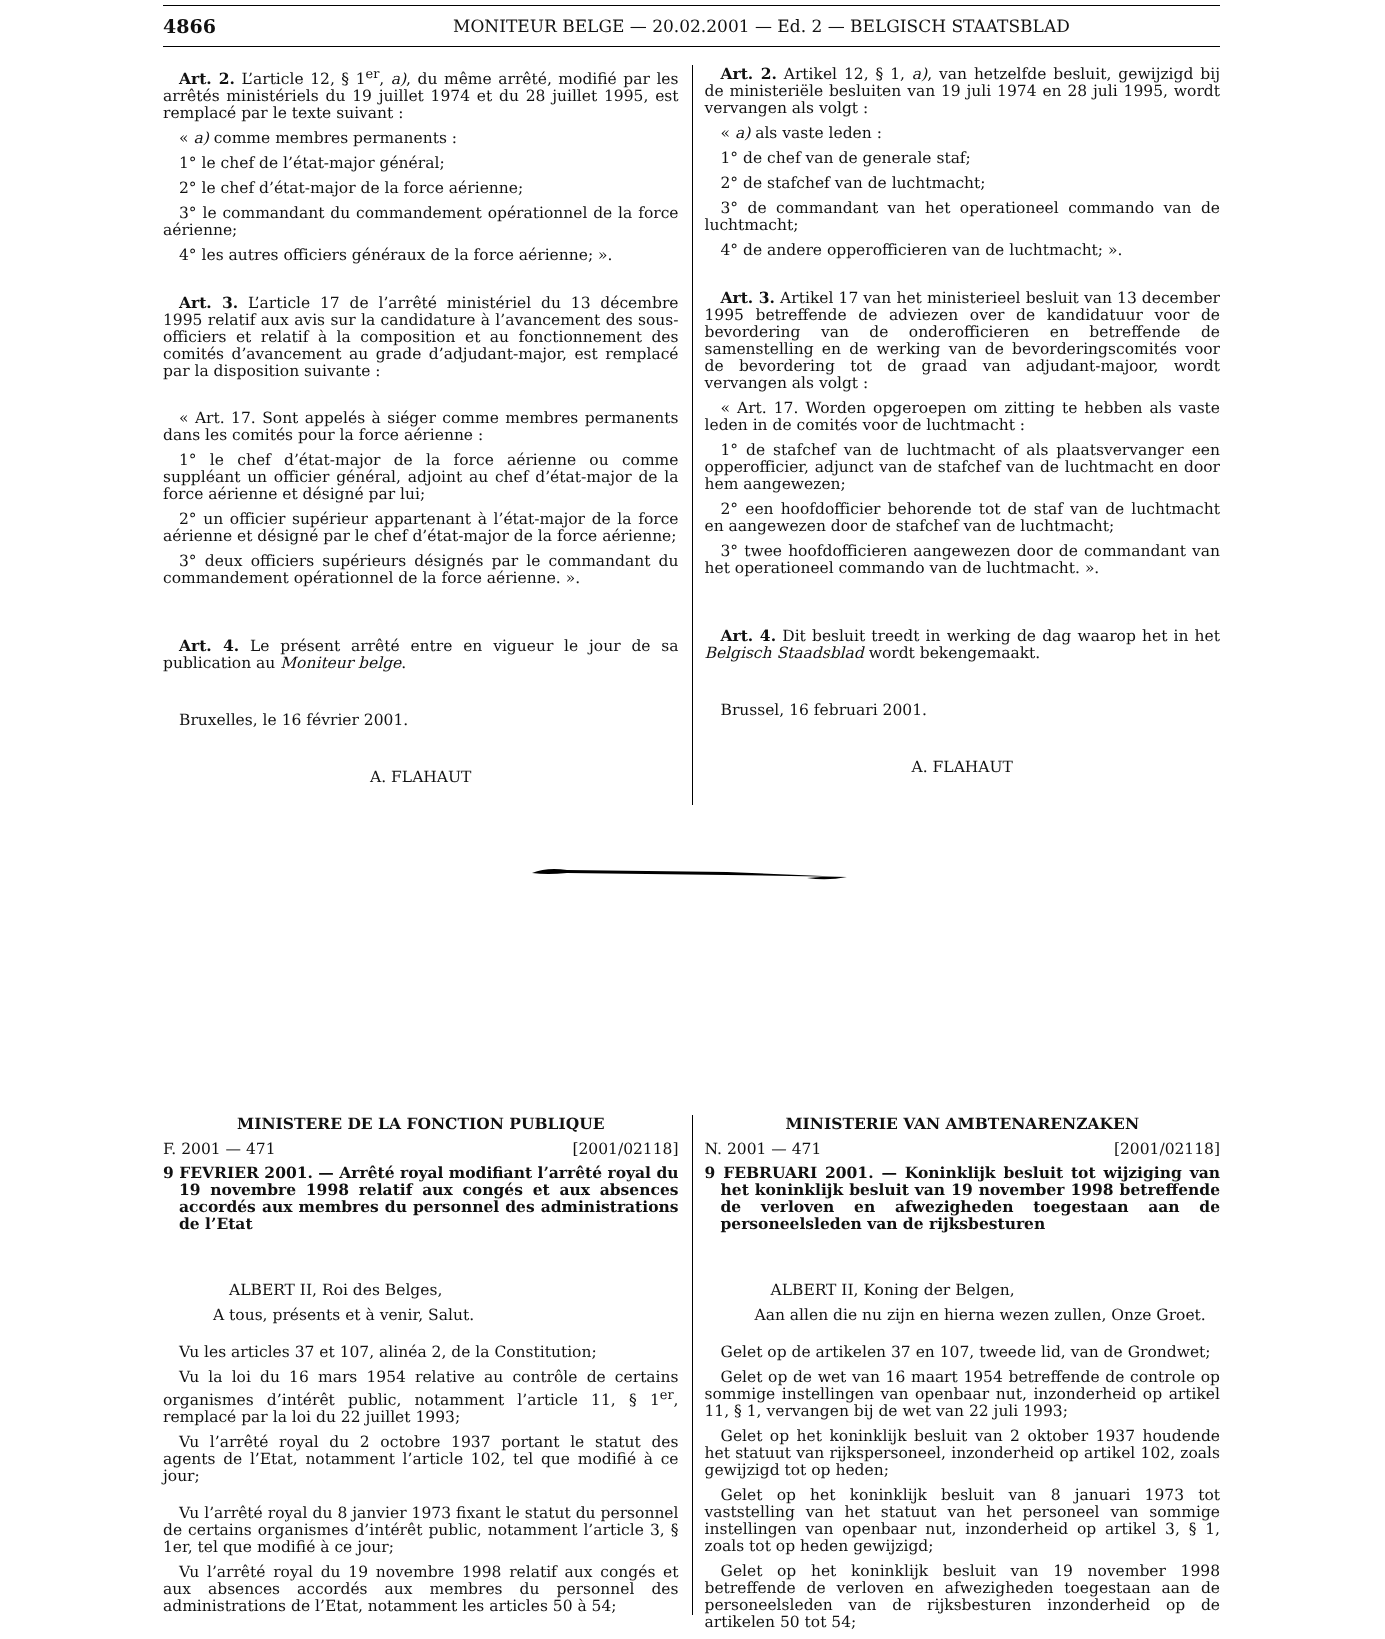4866 MONITEUR BELGE — 20.02.2001 — Ed. 2 — BELGISCH STAATSBLAD
Art. 2. L’article 12, § 1<sup>er</sup>, a), du même arrêté, modifié par les arrêtés ministériels du 19 juillet 1974 et du 28 juillet 1995, est remplacé par le texte suivant :
« a) comme membres permanents :
1° le chef de l’état-major général;
2° le chef d’état-major de la force aérienne;
3° le commandant du commandement opérationnel de la force aérienne;
4° les autres officiers généraux de la force aérienne; ».
Art. 3. L’article 17 de l’arrêté ministériel du 13 décembre 1995 relatif aux avis sur la candidature à l’avancement des sous-officiers et relatif à la composition et au fonctionnement des comités d’avancement au grade d’adjudant-major, est remplacé par la disposition suivante :
« Art. 17. Sont appelés à siéger comme membres permanents dans les comités pour la force aérienne :
1° le chef d’état-major de la force aérienne ou comme suppléant un officier général, adjoint au chef d’état-major de la force aérienne et désigné par lui;
2° un officier supérieur appartenant à l’état-major de la force aérienne et désigné par le chef d’état-major de la force aérienne;
3° deux officiers supérieurs désignés par le commandant du commandement opérationnel de la force aérienne. ».
Art. 4. Le présent arrêté entre en vigueur le jour de sa publication au Moniteur belge.
Bruxelles, le 16 février 2001.
A. FLAHAUT
Art. 2. Artikel 12, § 1, a), van hetzelfde besluit, gewijzigd bij de ministeriële besluiten van 19 juli 1974 en 28 juli 1995, wordt vervangen als volgt :
« a) als vaste leden :
1° de chef van de generale staf;
2° de stafchef van de luchtmacht;
3° de commandant van het operationeel commando van de luchtmacht;
4° de andere opperofficieren van de luchtmacht; ».
Art. 3. Artikel 17 van het ministerieel besluit van 13 december 1995 betreffende de adviezen over de kandidatuur voor de bevordering van de onderofficieren en betreffende de samenstelling en de werking van de bevorderingscomités voor de bevordering tot de graad van adjudant-majoor, wordt vervangen als volgt :
« Art. 17. Worden opgeroepen om zitting te hebben als vaste leden in de comités voor de luchtmacht :
1° de stafchef van de luchtmacht of als plaatsvervanger een opperofficier, adjunct van de stafchef van de luchtmacht en door hem aangewezen;
2° een hoofdofficier behorende tot de staf van de luchtmacht en aangewezen door de stafchef van de luchtmacht;
3° twee hoofdofficieren aangewezen door de commandant van het operationeel commando van de luchtmacht. ».
Art. 4. Dit besluit treedt in werking de dag waarop het in het Belgisch Staadsblad wordt bekengemaakt.
Brussel, 16 februari 2001.
A. FLAHAUT
MINISTERE DE LA FONCTION PUBLIQUE
F. 2001 — 471 [2001/02118]
9 FEVRIER 2001. — Arrêté royal modifiant l’arrêté royal du 19 novembre 1998 relatif aux congés et aux absences accordés aux membres du personnel des administrations de l’Etat
ALBERT II, Roi des Belges,
A tous, présents et à venir, Salut.
Vu les articles 37 et 107, alinéa 2, de la Constitution;
Vu la loi du 16 mars 1954 relative au contrôle de certains organismes d’intérêt public, notamment l’article 11, § 1<sup>er</sup>, remplacé par la loi du 22 juillet 1993;
Vu l’arrêté royal du 2 octobre 1937 portant le statut des agents de l’Etat, notamment l’article 102, tel que modifié à ce jour;
Vu l’arrêté royal du 8 janvier 1973 fixant le statut du personnel de certains organismes d’intérêt public, notamment l’article 3, § 1er, tel que modifié à ce jour;
Vu l’arrêté royal du 19 novembre 1998 relatif aux congés et aux absences accordés aux membres du personnel des administrations de l’Etat, notamment les articles 50 à 54;
MINISTERIE VAN AMBTENARENZAKEN
N. 2001 — 471 [2001/02118]
9 FEBRUARI 2001. — Koninklijk besluit tot wijziging van het koninklijk besluit van 19 november 1998 betreffende de verloven en afwezigheden toegestaan aan de personeelsleden van de rijksbesturen
ALBERT II, Koning der Belgen,
Aan allen die nu zijn en hierna wezen zullen, Onze Groet.
Gelet op de artikelen 37 en 107, tweede lid, van de Grondwet;
Gelet op de wet van 16 maart 1954 betreffende de controle op sommige instellingen van openbaar nut, inzonderheid op artikel 11, § 1, vervangen bij de wet van 22 juli 1993;
Gelet op het koninklijk besluit van 2 oktober 1937 houdende het statuut van rijkspersoneel, inzonderheid op artikel 102, zoals gewijzigd tot op heden;
Gelet op het koninklijk besluit van 8 januari 1973 tot vaststelling van het statuut van het personeel van sommige instellingen van openbaar nut, inzonderheid op artikel 3, § 1, zoals tot op heden gewijzigd;
Gelet op het koninklijk besluit van 19 november 1998 betreffende de verloven en afwezigheden toegestaan aan de personeelsleden van de rijksbesturen inzonderheid op de artikelen 50 tot 54;